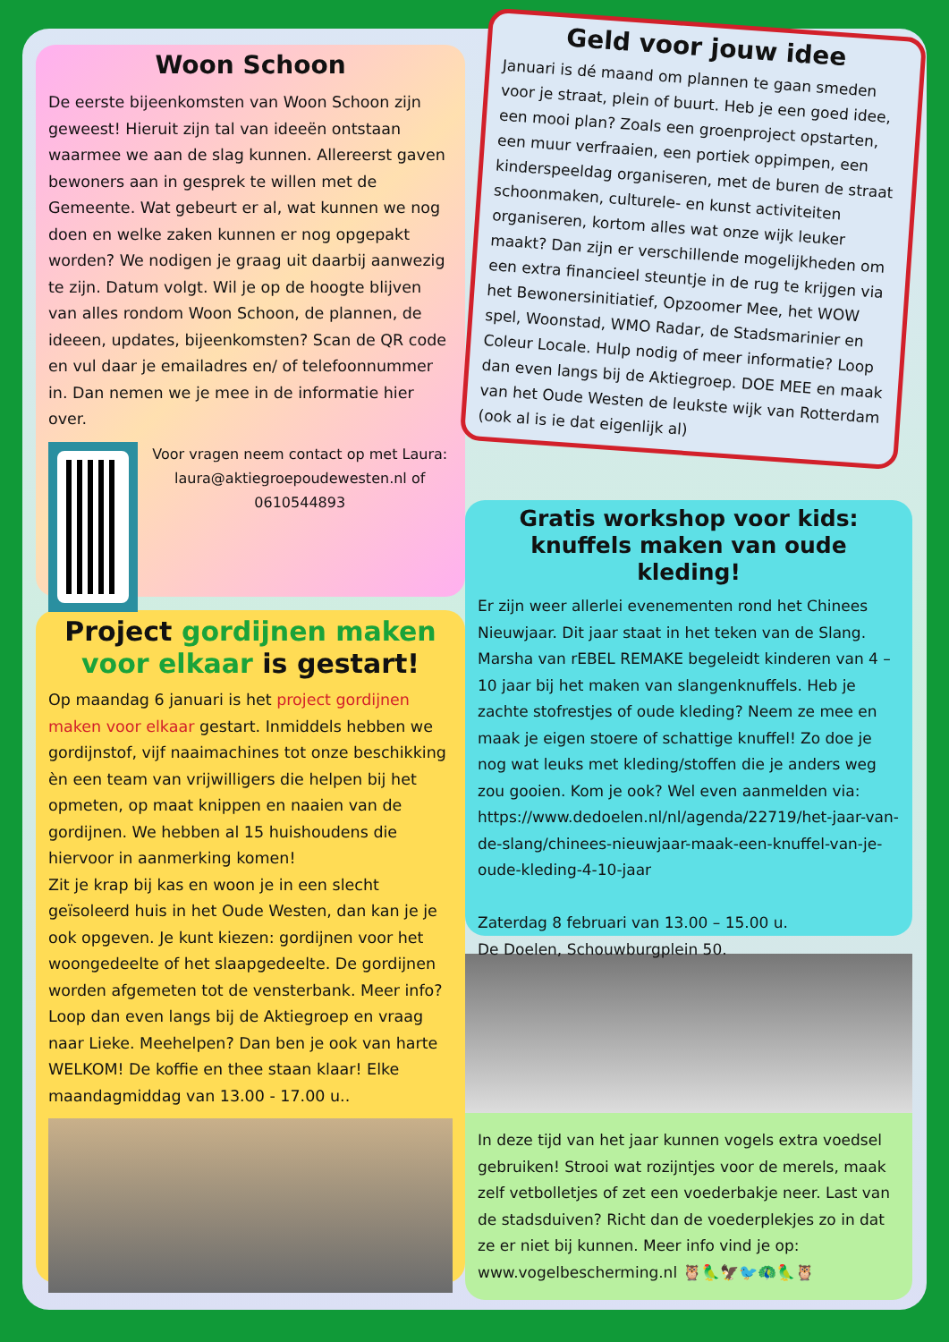Woon Schoon
De eerste bijeenkomsten van Woon Schoon zijn geweest! Hieruit zijn tal van ideeën ontstaan waarmee we aan de slag kunnen. Allereerst gaven bewoners aan in gesprek te willen met de Gemeente. Wat gebeurt er al, wat kunnen we nog doen en welke zaken kunnen er nog opgepakt worden? We nodigen je graag uit daarbij aanwezig te zijn. Datum volgt. Wil je op de hoogte blijven van alles rondom Woon Schoon, de plannen, de ideeen, updates, bijeenkomsten? Scan de QR code en vul daar je emailadres en/ of telefoonnummer in. Dan nemen we je mee in de informatie hier over.
Voor vragen neem contact op met Laura: laura@aktiegroepoudewesten.nl of 0610544893
Project gordijnen maken voor elkaar is gestart!
Op maandag 6 januari is het project gordijnen maken voor elkaar gestart. Inmiddels hebben we gordijnstof, vijf naaimachines tot onze beschikking èn een team van vrijwilligers die helpen bij het opmeten, op maat knippen en naaien van de gordijnen. We hebben al 15 huishoudens die hiervoor in aanmerking komen!
Zit je krap bij kas en woon je in een slecht geïsoleerd huis in het Oude Westen, dan kan je je ook opgeven. Je kunt kiezen: gordijnen voor het woongedeelte of het slaapgedeelte. De gordijnen worden afgemeten tot de vensterbank. Meer info? Loop dan even langs bij de Aktiegroep en vraag naar Lieke. Meehelpen? Dan ben je ook van harte WELKOM! De koffie en thee staan klaar! Elke maandagmiddag van 13.00 - 17.00 u..
Geld voor jouw idee
Januari is dé maand om plannen te gaan smeden voor je straat, plein of buurt. Heb je een goed idee, een mooi plan? Zoals een groenproject opstarten, een muur verfraaien, een portiek oppimpen, een kinderspeeldag organiseren, met de buren de straat schoonmaken, culturele- en kunst activiteiten organiseren, kortom alles wat onze wijk leuker maakt? Dan zijn er verschillende mogelijkheden om een extra financieel steuntje in de rug te krijgen via het Bewonersinitiatief, Opzoomer Mee, het WOW spel, Woonstad, WMO Radar, de Stadsmarinier en Coleur Locale. Hulp nodig of meer informatie? Loop dan even langs bij de Aktiegroep. DOE MEE en maak van het Oude Westen de leukste wijk van Rotterdam (ook al is ie dat eigenlijk al)
Gratis workshop voor kids: knuffels maken van oude kleding!
Er zijn weer allerlei evenementen rond het Chinees Nieuwjaar. Dit jaar staat in het teken van de Slang. Marsha van rEBEL REMAKE begeleidt kinderen van 4 – 10 jaar bij het maken van slangenknuffels. Heb je zachte stofrestjes of oude kleding? Neem ze mee en maak je eigen stoere of schattige knuffel! Zo doe je nog wat leuks met kleding/stoffen die je anders weg zou gooien. Kom je ook? Wel even aanmelden via: https://www.dedoelen.nl/nl/agenda/22719/het-jaar-van-de-slang/chinees-nieuwjaar-maak-een-knuffel-van-je-oude-kleding-4-10-jaar
Zaterdag 8 februari van 13.00 – 15.00 u.
De Doelen, Schouwburgplein 50.
In deze tijd van het jaar kunnen vogels extra voedsel gebruiken! Strooi wat rozijntjes voor de merels, maak zelf vetbolletjes of zet een voederbakje neer. Last van de stadsduiven? Richt dan de voederplekjes zo in dat ze er niet bij kunnen. Meer info vind je op: www.vogelbescherming.nl 🦉🦜🦅🐦🦚🦜🦉